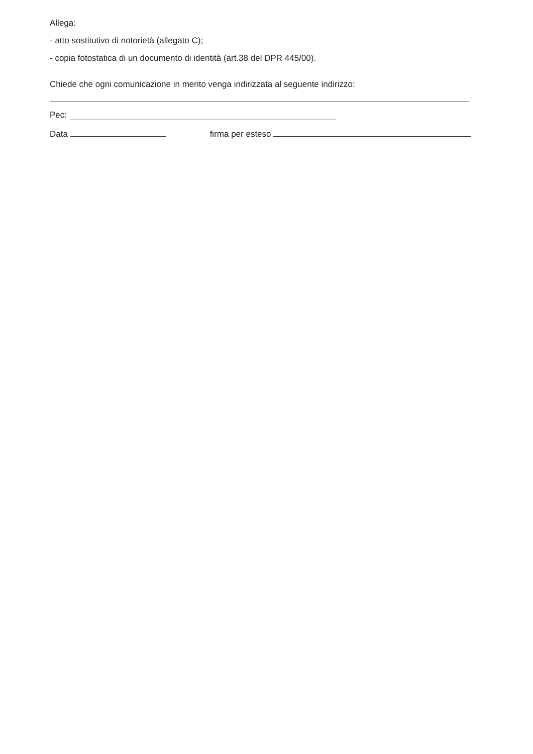Allega:
- atto sostitutivo di notorietà (allegato C);
- copia fotostatica di un documento di identità (art.38 del DPR 445/00).
Chiede che ogni comunicazione in merito venga indirizzata al seguente indirizzo:
Pec:
Data firma per esteso